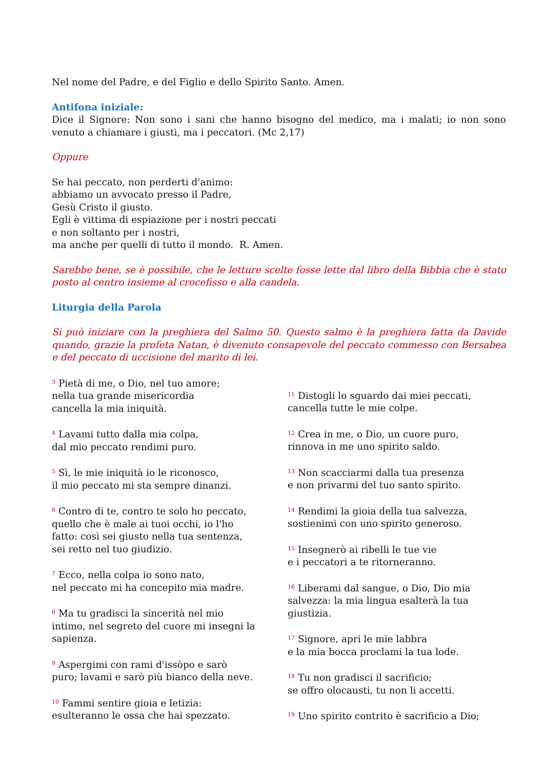Nel nome del Padre, e del Figlio e dello Spirito Santo. Amen.
Antifona iniziale:
Dice il Signore: Non sono i sani che hanno bisogno del medico, ma i malati; io non sono venuto a chiamare i giusti, ma i peccatori. (Mc 2,17)
Oppure
Se hai peccato, non perderti d'animo:
abbiamo un avvocato presso il Padre,
Gesù Cristo il giusto.
Egli è vittima di espiazione per i nostri peccati
e non soltanto per i nostri,
ma anche per quelli di tutto il mondo. R. Amen.
Sarebbe bene, se è possibile, che le letture scelte fosse lette dal libro della Bibbia che è stato posto al centro insieme al crocefisso e alla candela.
Liturgia della Parola
Si può iniziare con la preghiera del Salmo 50. Questo salmo è la preghiera fatta da Davide quando, grazie la profeta Natan, è divenuto consapevole del peccato commesso con Bersabea e del peccato di uccisione del marito di lei.
<sup>3</sup> Pietà di me, o Dio, nel tuo amore;
nella tua grande misericordia
cancella la mia iniquità.
<sup>4</sup> Lavami tutto dalla mia colpa,
dal mio peccato rendimi puro.
<sup>5</sup> Sì, le mie iniquità io le riconosco,
il mio peccato mi sta sempre dinanzi.
<sup>6</sup> Contro di te, contro te solo ho peccato,
quello che è male ai tuoi occhi, io l'ho
fatto: così sei giusto nella tua sentenza,
sei retto nel tuo giudizio.
<sup>7</sup> Ecco, nella colpa io sono nato,
nel peccato mi ha concepito mia madre.
<sup>8</sup> Ma tu gradisci la sincerità nel mio
intimo, nel segreto del cuore mi insegni la
sapienza.
<sup>9</sup> Aspergimi con rami d'issòpo e sarò
puro; lavami e sarò più bianco della neve.
<sup>10</sup> Fammi sentire gioia e letizia:
esulteranno le ossa che hai spezzato.
<sup>11</sup> Distogli lo sguardo dai miei peccati,
cancella tutte le mie colpe.
<sup>12</sup> Crea in me, o Dio, un cuore puro,
rinnova in me uno spirito saldo.
<sup>13</sup> Non scacciarmi dalla tua presenza
e non privarmi del tuo santo spirito.
<sup>14</sup> Rendimi la gioia della tua salvezza,
sostienimi con uno spirito generoso.
<sup>15</sup> Insegnerò ai ribelli le tue vie
e i peccatori a te ritorneranno.
<sup>16</sup> Liberami dal sangue, o Dio, Dio mia
salvezza: la mia lingua esalterà la tua
giustizia.
<sup>17</sup> Signore, apri le mie labbra
e la mia bocca proclami la tua lode.
<sup>18</sup> Tu non gradisci il sacrificio;
se offro olocausti, tu non li accetti.
<sup>19</sup> Uno spirito contrito è sacrificio a Dio;